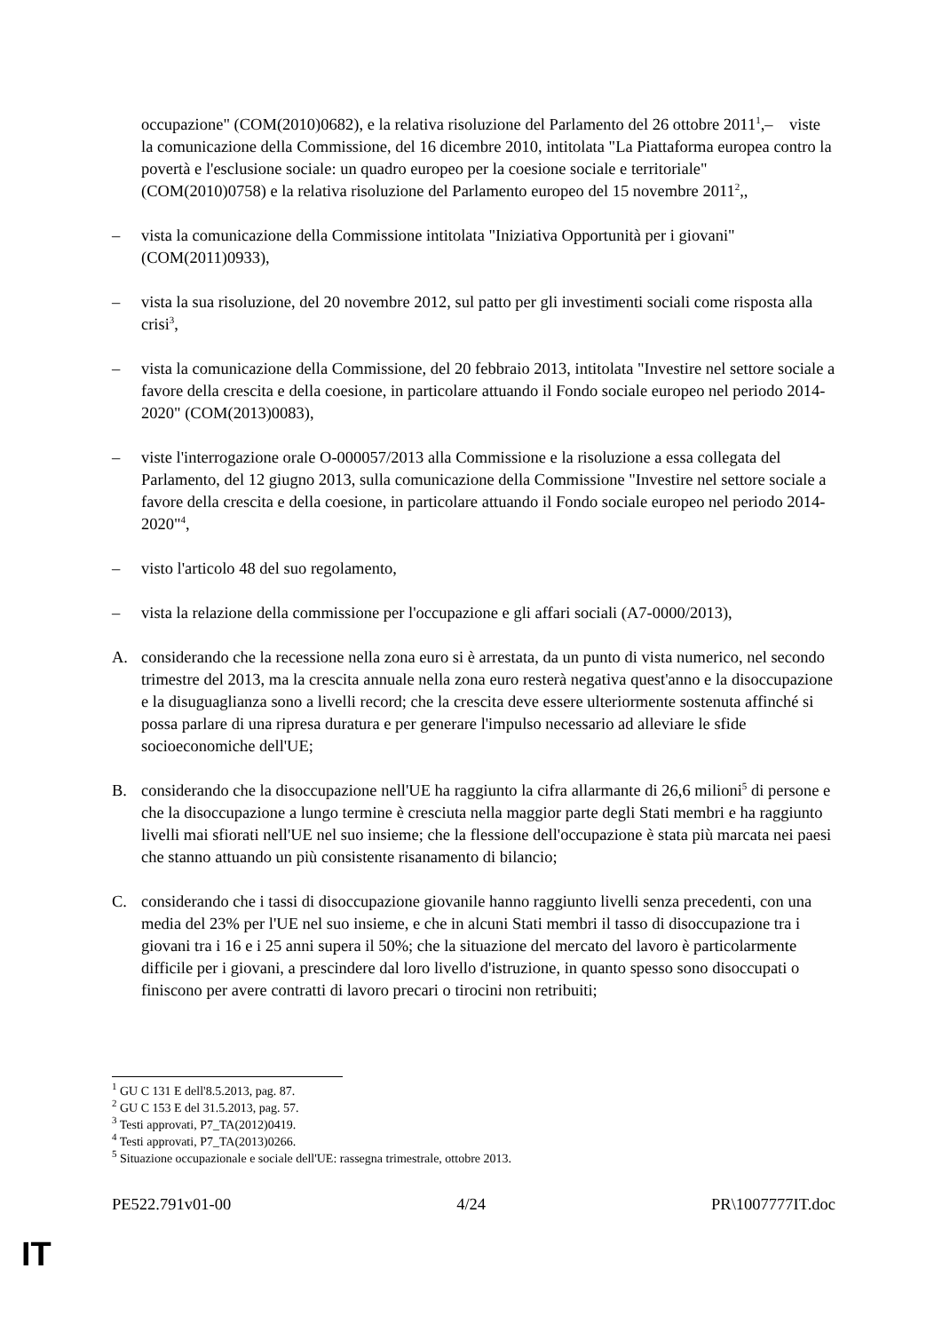occupazione" (COM(2010)0682), e la relativa risoluzione del Parlamento del 26 ottobre 2011<sup>1</sup>,– viste la comunicazione della Commissione, del 16 dicembre 2010, intitolata "La Piattaforma europea contro la povertà e l'esclusione sociale: un quadro europeo per la coesione sociale e territoriale" (COM(2010)0758) e la relativa risoluzione del Parlamento europeo del 15 novembre 2011<sup>2</sup>,,
– vista la comunicazione della Commissione intitolata "Iniziativa Opportunità per i giovani" (COM(2011)0933),
– vista la sua risoluzione, del 20 novembre 2012, sul patto per gli investimenti sociali come risposta alla crisi<sup>3</sup>,
– vista la comunicazione della Commissione, del 20 febbraio 2013, intitolata "Investire nel settore sociale a favore della crescita e della coesione, in particolare attuando il Fondo sociale europeo nel periodo 2014-2020" (COM(2013)0083),
– viste l'interrogazione orale O-000057/2013 alla Commissione e la risoluzione a essa collegata del Parlamento, del 12 giugno 2013, sulla comunicazione della Commissione "Investire nel settore sociale a favore della crescita e della coesione, in particolare attuando il Fondo sociale europeo nel periodo 2014-2020"<sup>4</sup>,
– visto l'articolo 48 del suo regolamento,
– vista la relazione della commissione per l'occupazione e gli affari sociali (A7-0000/2013),
A. considerando che la recessione nella zona euro si è arrestata, da un punto di vista numerico, nel secondo trimestre del 2013, ma la crescita annuale nella zona euro resterà negativa quest'anno e la disoccupazione e la disuguaglianza sono a livelli record; che la crescita deve essere ulteriormente sostenuta affinché si possa parlare di una ripresa duratura e per generare l'impulso necessario ad alleviare le sfide socioeconomiche dell'UE;
B. considerando che la disoccupazione nell'UE ha raggiunto la cifra allarmante di 26,6 milioni<sup>5</sup> di persone e che la disoccupazione a lungo termine è cresciuta nella maggior parte degli Stati membri e ha raggiunto livelli mai sfiorati nell'UE nel suo insieme; che la flessione dell'occupazione è stata più marcata nei paesi che stanno attuando un più consistente risanamento di bilancio;
C. considerando che i tassi di disoccupazione giovanile hanno raggiunto livelli senza precedenti, con una media del 23% per l'UE nel suo insieme, e che in alcuni Stati membri il tasso di disoccupazione tra i giovani tra i 16 e i 25 anni supera il 50%; che la situazione del mercato del lavoro è particolarmente difficile per i giovani, a prescindere dal loro livello d'istruzione, in quanto spesso sono disoccupati o finiscono per avere contratti di lavoro precari o tirocini non retribuiti;
<sup>1</sup> GU C 131 E dell'8.5.2013, pag. 87.
<sup>2</sup> GU C 153 E del 31.5.2013, pag. 57.
<sup>3</sup> Testi approvati, P7_TA(2012)0419.
<sup>4</sup> Testi approvati, P7_TA(2013)0266.
<sup>5</sup> Situazione occupazionale e sociale dell'UE: rassegna trimestrale, ottobre 2013.
PE522.791v01-00 4/24 PR\1007777IT.doc
IT